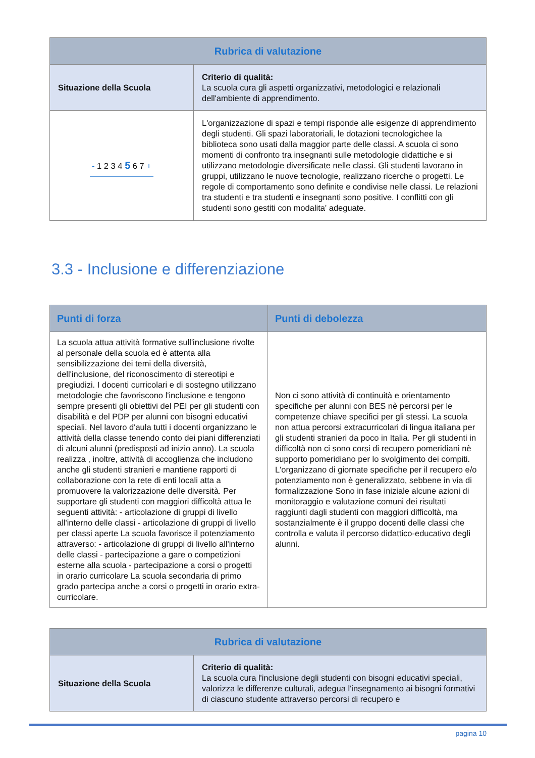| Rubrica di valutazione | |
| --- | --- |
| Situazione della Scuola | Criterio di qualità: La scuola cura gli aspetti organizzativi, metodologici e relazionali dell'ambiente di apprendimento. |
| - 1 2 3 4 5 6 7 + | L'organizzazione di spazi e tempi risponde alle esigenze di apprendimento degli studenti. Gli spazi laboratoriali, le dotazioni tecnologichee la biblioteca sono usati dalla maggior parte delle classi. A scuola ci sono momenti di confronto tra insegnanti sulle metodologie didattiche e si utilizzano metodologie diversificate nelle classi. Gli studenti lavorano in gruppi, utilizzano le nuove tecnologie, realizzano ricerche o progetti. Le regole di comportamento sono definite e condivise nelle classi. Le relazioni tra studenti e tra studenti e insegnanti sono positive. I conflitti con gli studenti sono gestiti con modalita' adeguate. |
3.3 - Inclusione e differenziazione
| Punti di forza | Punti di debolezza |
| --- | --- |
| La scuola attua attività formative sull'inclusione rivolte al personale della scuola ed è attenta alla sensibilizzazione dei temi della diversità, dell'inclusione, del riconoscimento di stereotipi e pregiudizi. I docenti curricolari e di sostegno utilizzano metodologie che favoriscono l'inclusione e tengono sempre presenti gli obiettivi del PEI per gli studenti con disabilità e del PDP per alunni con bisogni educativi speciali. Nel lavoro d'aula tutti i docenti organizzano le attività della classe tenendo conto dei piani differenziati di alcuni alunni (predisposti ad inizio anno). La scuola realizza , inoltre, attività di accoglienza che includono anche gli studenti stranieri e mantiene rapporti di collaborazione con la rete di enti locali atta a promuovere la valorizzazione delle diversità. Per supportare gli studenti con maggiori difficoltà attua le seguenti attività: - articolazione di gruppi di livello all'interno delle classi - articolazione di gruppi di livello per classi aperte La scuola favorisce il potenziamento attraverso: - articolazione di gruppi di livello all'interno delle classi - partecipazione a gare o competizioni esterne alla scuola - partecipazione a corsi o progetti in orario curricolare La scuola secondaria di primo grado partecipa anche a corsi o progetti in orario extra-curricolare. | Non ci sono attività di continuità e orientamento specifiche per alunni con BES nè percorsi per le competenze chiave specifici per gli stessi. La scuola non attua percorsi extracurricolari di lingua italiana per gli studenti stranieri da poco in Italia. Per gli studenti in difficoltà non ci sono corsi di recupero pomeridiani nè supporto pomeridiano per lo svolgimento dei compiti. L'organizzano di giornate specifiche per il recupero e/o potenziamento non è generalizzato, sebbene in via di formalizzazione Sono in fase iniziale alcune azioni di monitoraggio e valutazione comuni dei risultati raggiunti dagli studenti con maggiori difficoltà, ma sostanzialmente è il gruppo docenti delle classi che controlla e valuta il percorso didattico-educativo degli alunni. |
| Rubrica di valutazione | |
| --- | --- |
| Situazione della Scuola | Criterio di qualità: La scuola cura l'inclusione degli studenti con bisogni educativi speciali, valorizza le differenze culturali, adegua l'insegnamento ai bisogni formativi di ciascuno studente attraverso percorsi di recupero e |
pagina 10